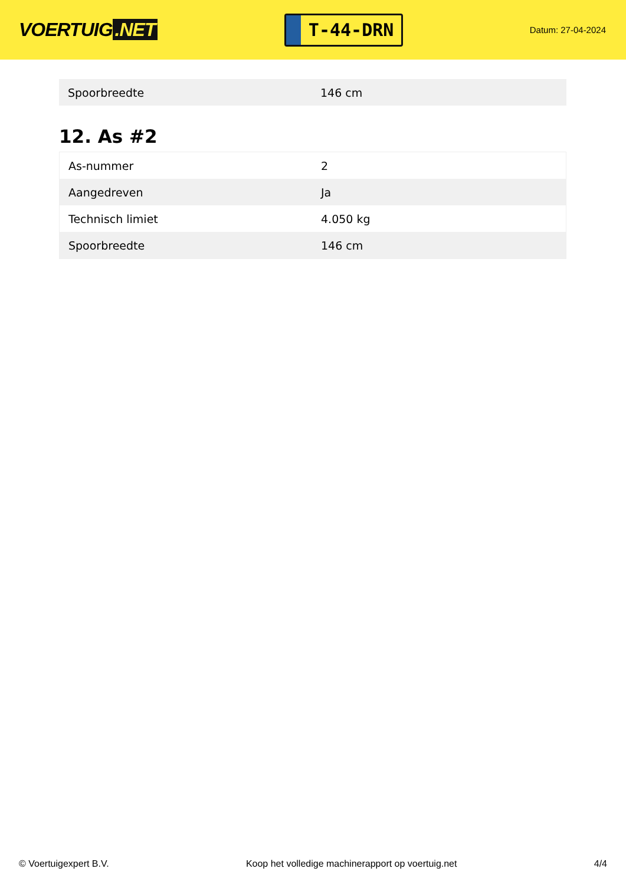VOERTUIG.NET
T-44-DRN
Datum: 27-04-2024
| Spoorbreedte | 146 cm |
12. As #2
| As-nummer | 2 |
| Aangedreven | Ja |
| Technisch limiet | 4.050 kg |
| Spoorbreedte | 146 cm |
© Voertuigexpert B.V. Koop het volledige machinerapport op voertuig.net 4/4